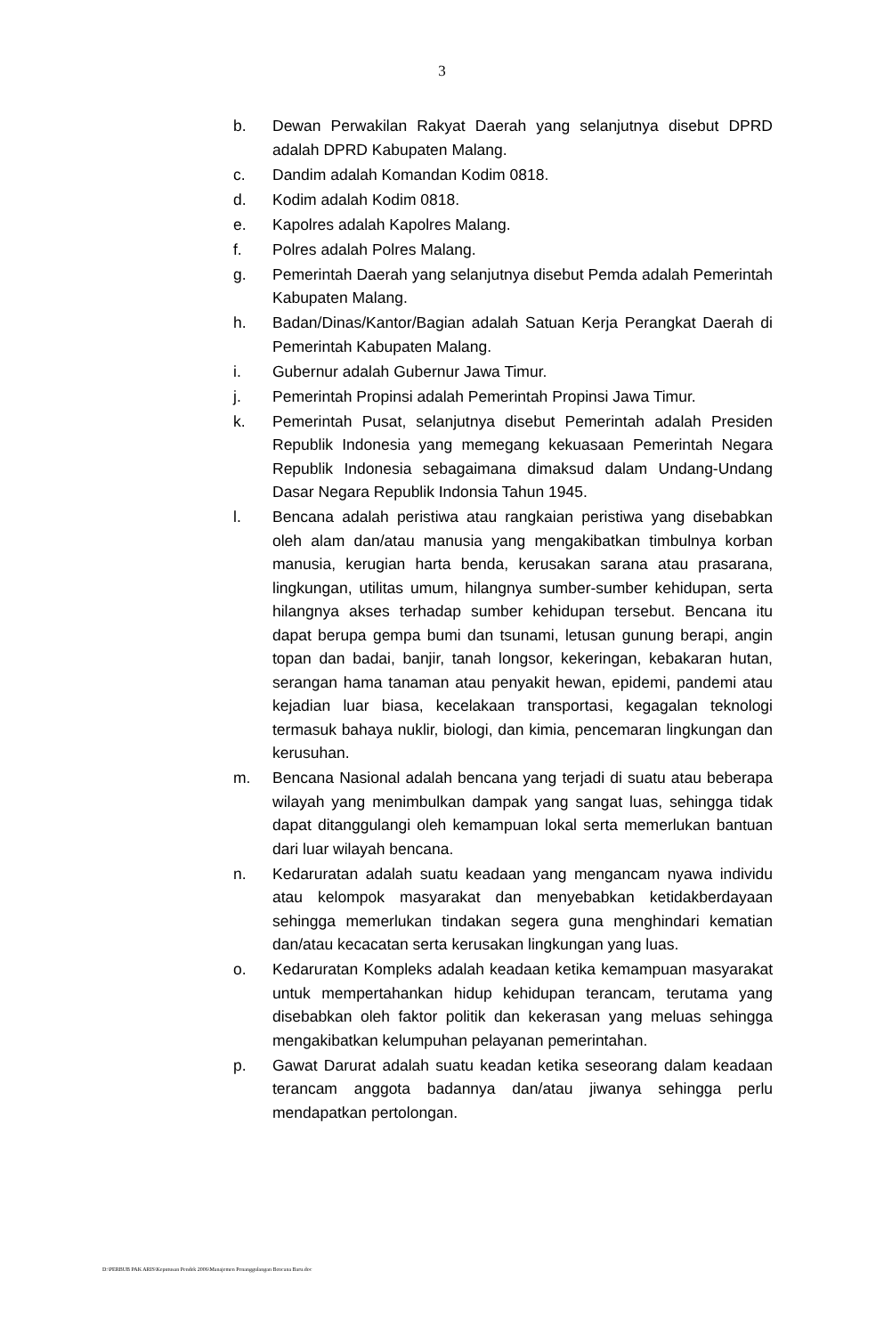3
b. Dewan Perwakilan Rakyat Daerah yang selanjutnya disebut DPRD adalah DPRD Kabupaten Malang.
c. Dandim adalah Komandan Kodim 0818.
d. Kodim adalah Kodim 0818.
e. Kapolres adalah Kapolres Malang.
f. Polres adalah Polres Malang.
g. Pemerintah Daerah yang selanjutnya disebut Pemda adalah Pemerintah Kabupaten Malang.
h. Badan/Dinas/Kantor/Bagian adalah Satuan Kerja Perangkat Daerah di Pemerintah Kabupaten Malang.
i. Gubernur adalah Gubernur Jawa Timur.
j. Pemerintah Propinsi adalah Pemerintah Propinsi Jawa Timur.
k. Pemerintah Pusat, selanjutnya disebut Pemerintah adalah Presiden Republik Indonesia yang memegang kekuasaan Pemerintah Negara Republik Indonesia sebagaimana dimaksud dalam Undang-Undang Dasar Negara Republik Indonsia Tahun 1945.
l. Bencana adalah peristiwa atau rangkaian peristiwa yang disebabkan oleh alam dan/atau manusia yang mengakibatkan timbulnya korban manusia, kerugian harta benda, kerusakan sarana atau prasarana, lingkungan, utilitas umum, hilangnya sumber-sumber kehidupan, serta hilangnya akses terhadap sumber kehidupan tersebut. Bencana itu dapat berupa gempa bumi dan tsunami, letusan gunung berapi, angin topan dan badai, banjir, tanah longsor, kekeringan, kebakaran hutan, serangan hama tanaman atau penyakit hewan, epidemi, pandemi atau kejadian luar biasa, kecelakaan transportasi, kegagalan teknologi termasuk bahaya nuklir, biologi, dan kimia, pencemaran lingkungan dan kerusuhan.
m. Bencana Nasional adalah bencana yang terjadi di suatu atau beberapa wilayah yang menimbulkan dampak yang sangat luas, sehingga tidak dapat ditanggulangi oleh kemampuan lokal serta memerlukan bantuan dari luar wilayah bencana.
n. Kedaruratan adalah suatu keadaan yang mengancam nyawa individu atau kelompok masyarakat dan menyebabkan ketidakberdayaan sehingga memerlukan tindakan segera guna menghindari kematian dan/atau kecacatan serta kerusakan lingkungan yang luas.
o. Kedaruratan Kompleks adalah keadaan ketika kemampuan masyarakat untuk mempertahankan hidup kehidupan terancam, terutama yang disebabkan oleh faktor politik dan kekerasan yang meluas sehingga mengakibatkan kelumpuhan pelayanan pemerintahan.
p. Gawat Darurat adalah suatu keadan ketika seseorang dalam keadaan terancam anggota badannya dan/atau jiwanya sehingga perlu mendapatkan pertolongan.
D:\PERBUB PAK ARIS\Keputusan Pendek 2006\Manajemen Penanggulangan Bencana Baru.doc